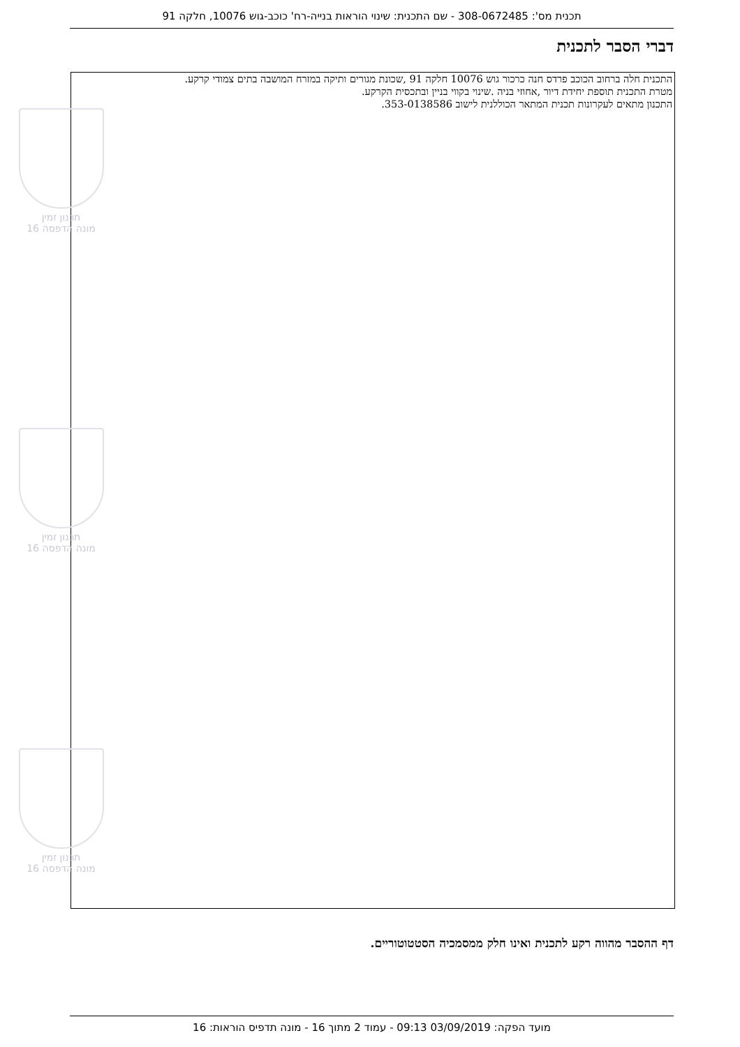תכנית מס': 308-0672485 - שם התכנית: שינוי הוראות בנייה-רח' כוכב-גוש 10076, חלקה 91
דברי הסבר לתכנית
התכנית חלה ברחוב הכוכב פרדס חנה כרכור גוש 10076 חלקה 91 ,שכונת מגורים ותיקה במזרח המושבה בתים צמודי קרקע.
מטרת התכנית תוספת יחידת דיור ,אחוזי בניה .שינוי בקווי בניין ובתכסית הקרקע.
התכנון מתאים לעקרונות תכנית המתאר הכוללנית לישוב 353-0138586.
תכנון זמין
מונה הדפסה 16
תכנון זמין
מונה הדפסה 16
תכנון זמין
מונה הדפסה 16
דף ההסבר מהווה רקע לתכנית ואינו חלק ממסמכיה הסטטוטוריים.
מועד הפקה: 03/09/2019 09:13 - עמוד 2 מתוך 16 - מונה תדפיס הוראות: 16